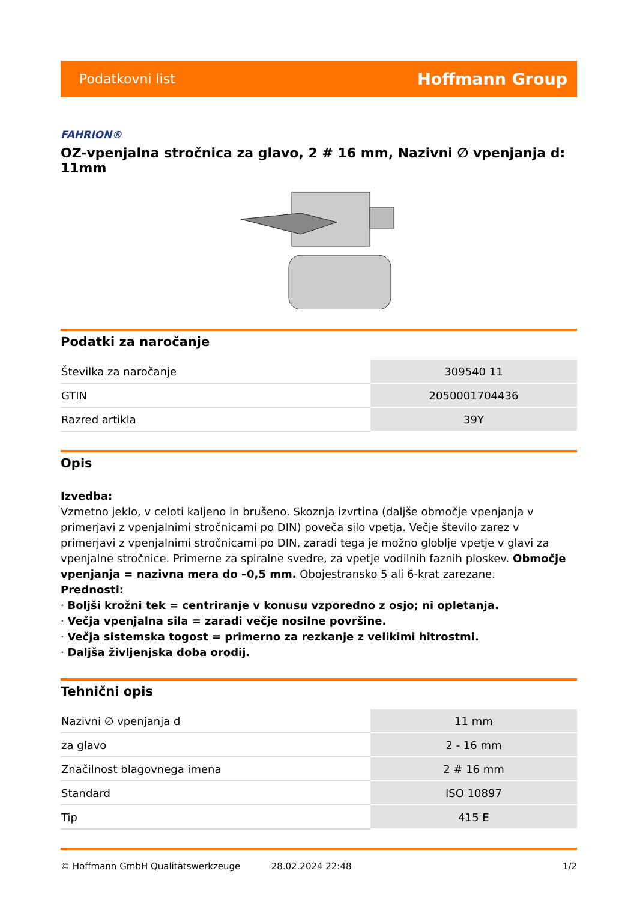Podatkovni list Hoffmann Group
FAHRION®
OZ-vpenjalna stročnica za glavo, 2 # 16 mm, Nazivni ∅ vpenjanja d: 11mm
Podatki za naročanje
| Številka za naročanje | 309540 11 |
| GTIN | 2050001704436 |
| Razred artikla | 39Y |
Opis
Izvedba:
Vzmetno jeklo, v celoti kaljeno in brušeno. Skoznja izvrtina (daljše območje vpenjanja v primerjavi z vpenjalnimi stročnicami po DIN) poveča silo vpetja. Večje število zarez v primerjavi z vpenjalnimi stročnicami po DIN, zaradi tega je možno globlje vpetje v glavi za vpenjalne stročnice. Primerne za spiralne svedre, za vpetje vodilnih faznih ploskev. Območje vpenjanja = nazivna mera do –0,5 mm. Obojestransko 5 ali 6-krat zarezane.
Prednosti:
· Boljši krožni tek = centriranje v konusu vzporedno z osjo; ni opletanja.
· Večja vpenjalna sila = zaradi večje nosilne površine.
· Večja sistemska togost = primerno za rezkanje z velikimi hitrostmi.
· Daljša življenjska doba orodij.
Tehnični opis
| Nazivni ∅ vpenjanja d | 11 mm |
| za glavo | 2 - 16 mm |
| Značilnost blagovnega imena | 2 # 16 mm |
| Standard | ISO 10897 |
| Tip | 415 E |
© Hoffmann GmbH Qualitätswerkzeuge 28.02.2024 22:48 1/2